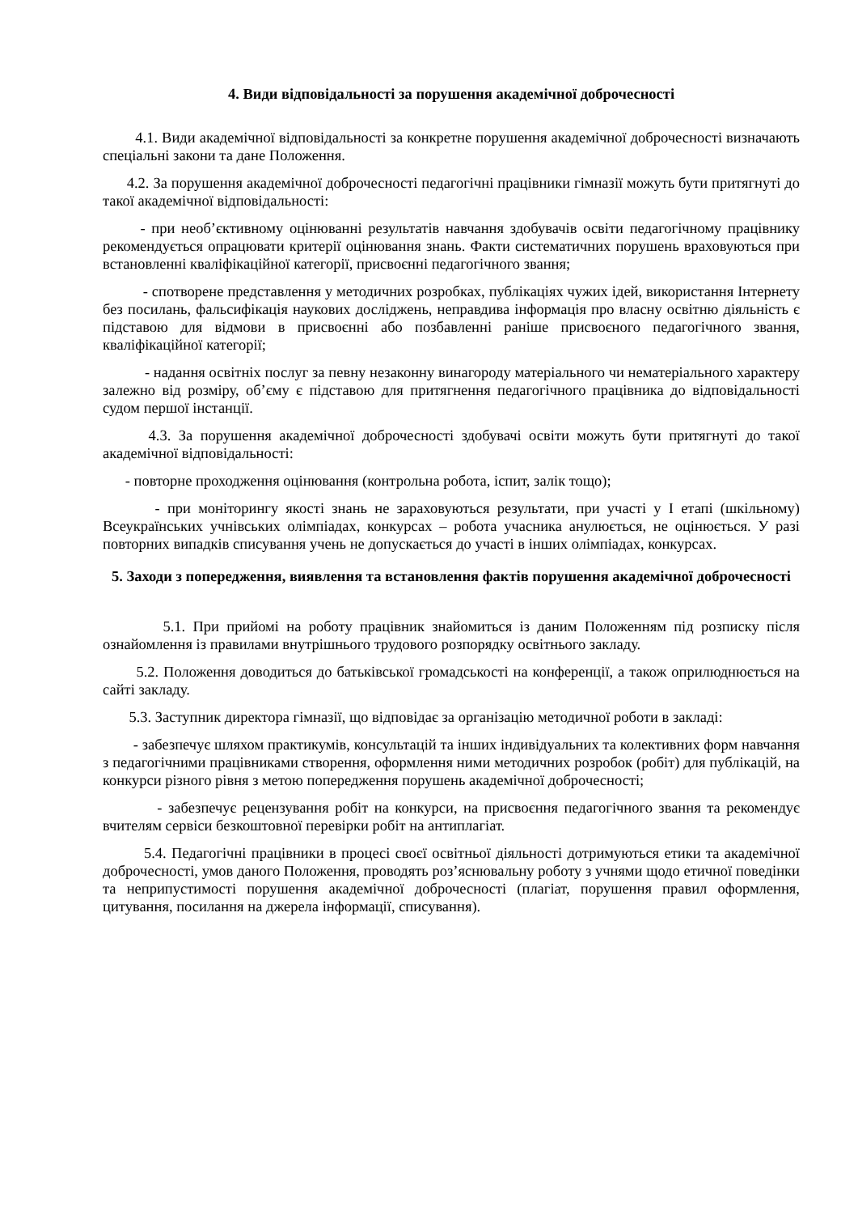4. Види відповідальності за порушення академічної доброчесності
4.1. Види академічної відповідальності за конкретне порушення академічної доброчесності визначають спеціальні закони та дане Положення.
4.2. За порушення академічної доброчесності педагогічні працівники гімназії можуть бути притягнуті до такої академічної відповідальності:
- при необ’єктивному оцінюванні результатів навчання здобувачів освіти педагогічному працівнику рекомендується опрацювати критерії оцінювання знань. Факти систематичних порушень враховуються при встановленні кваліфікаційної категорії, присвоєнні педагогічного звання;
- спотворене представлення у методичних розробках, публікаціях чужих ідей, використання Інтернету без посилань, фальсифікація наукових досліджень, неправдива інформація про власну освітню діяльність є підставою для відмови в присвоєнні або позбавленні раніше присвоєного педагогічного звання, кваліфікаційної категорії;
- надання освітніх послуг за певну незаконну винагороду матеріального чи нематеріального характеру залежно від розміру, об’єму є підставою для притягнення педагогічного працівника до відповідальності судом першої інстанції.
4.3. За порушення академічної доброчесності здобувачі освіти можуть бути притягнуті до такої академічної відповідальності:
- повторне проходження оцінювання (контрольна робота, іспит, залік тощо);
- при моніторингу якості знань не зараховуються результати, при участі у І етапі (шкільному) Всеукраїнських учнівських олімпіадах, конкурсах – робота учасника анулюється, не оцінюється. У разі повторних випадків списування учень не допускається до участі в інших олімпіадах, конкурсах.
5. Заходи з попередження, виявлення та встановлення фактів порушення академічної доброчесності
5.1. При прийомі на роботу працівник знайомиться із даним Положенням під розписку після ознайомлення із правилами внутрішнього трудового розпорядку освітнього закладу.
5.2. Положення доводиться до батьківської громадськості на конференції, а також оприлюднюється на сайті закладу.
5.3. Заступник директора гімназії, що відповідає за організацію методичної роботи в закладі:
- забезпечує шляхом практикумів, консультацій та інших індивідуальних та колективних форм навчання з педагогічними працівниками створення, оформлення ними методичних розробок (робіт) для публікацій, на конкурси різного рівня з метою попередження порушень академічної доброчесності;
- забезпечує рецензування робіт на конкурси, на присвоєння педагогічного звання та рекомендує вчителям сервіси безкоштовної перевірки робіт на антиплагіат.
5.4. Педагогічні працівники в процесі своєї освітньої діяльності дотримуються етики та академічної доброчесності, умов даного Положення, проводять роз’яснювальну роботу з учнями щодо етичної поведінки та неприпустимості порушення академічної доброчесності (плагіат, порушення правил оформлення, цитування, посилання на джерела інформації, списування).